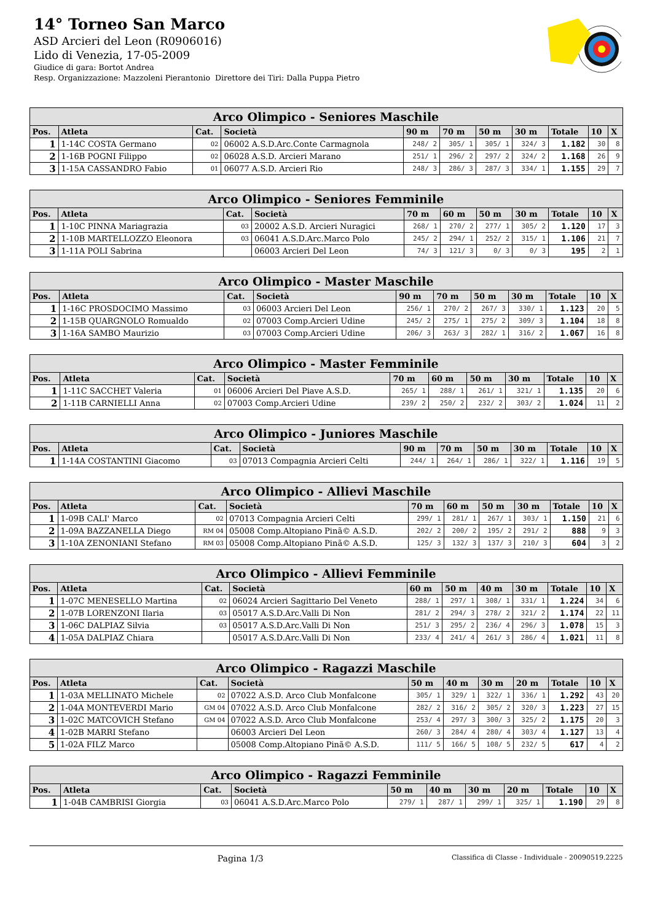14° Torneo San Marco
ASD Arcieri del Leon (R0906016)
Lido di Venezia, 17-05-2009
Giudice di gara: Bortot Andrea
Resp. Organizzazione: Mazzoleni Pierantonio Direttore dei Tiri: Dalla Puppa Pietro
| Arco Olimpico - Seniores Maschile | | | | | | | | | | |
| --- | --- | --- | --- | --- | --- | --- | --- | --- | --- | --- |
| Pos. | Atleta | Cat. | Società | 90 m | 70 m | 50 m | 30 m | Totale | 10 | X |
| 1 | 1-14C COSTA Germano | 02 | 06002 A.S.D.Arc.Conte Carmagnola | 248/ 2 | 305/ 1 | 305/ 1 | 324/ 3 | 1.182 | 30 | 8 |
| 2 | 1-16B POGNI Filippo | 02 | 06028 A.S.D. Arcieri Marano | 251/ 1 | 296/ 2 | 297/ 2 | 324/ 2 | 1.168 | 26 | 9 |
| 3 | 1-15A CASSANDRO Fabio | 01 | 06077 A.S.D. Arcieri Rio | 248/ 3 | 286/ 3 | 287/ 3 | 334/ 1 | 1.155 | 29 | 7 |
| Arco Olimpico - Seniores Femminile | | | | | | | | | | |
| --- | --- | --- | --- | --- | --- | --- | --- | --- | --- | --- |
| Pos. | Atleta | Cat. | Società | 70 m | 60 m | 50 m | 30 m | Totale | 10 | X |
| 1 | 1-10C PINNA Mariagrazia | 03 | 20002 A.S.D. Arcieri Nuragici | 268/ 1 | 270/ 2 | 277/ 1 | 305/ 2 | 1.120 | 17 | 3 |
| 2 | 1-10B MARTELLOZZO Eleonora | 03 | 06041 A.S.D.Arc.Marco Polo | 245/ 2 | 294/ 1 | 252/ 2 | 315/ 1 | 1.106 | 21 | 7 |
| 3 | 1-11A POLI Sabrina | | 06003 Arcieri Del Leon | 74/ 3 | 121/ 3 | 0/ 3 | 0/ 3 | 195 | 2 | 1 |
| Arco Olimpico - Master Maschile | | | | | | | | | | |
| --- | --- | --- | --- | --- | --- | --- | --- | --- | --- | --- |
| Pos. | Atleta | Cat. | Società | 90 m | 70 m | 50 m | 30 m | Totale | 10 | X |
| 1 | 1-16C PROSDOCIMO Massimo | 03 | 06003 Arcieri Del Leon | 256/ 1 | 270/ 2 | 267/ 3 | 330/ 1 | 1.123 | 20 | 5 |
| 2 | 1-15B QUARGNOLO Romualdo | 02 | 07003 Comp.Arcieri Udine | 245/ 2 | 275/ 1 | 275/ 2 | 309/ 3 | 1.104 | 18 | 8 |
| 3 | 1-16A SAMBO Maurizio | 03 | 07003 Comp.Arcieri Udine | 206/ 3 | 263/ 3 | 282/ 1 | 316/ 2 | 1.067 | 16 | 8 |
| Arco Olimpico - Master Femminile | | | | | | | | | | |
| --- | --- | --- | --- | --- | --- | --- | --- | --- | --- | --- |
| Pos. | Atleta | Cat. | Società | 70 m | 60 m | 50 m | 30 m | Totale | 10 | X |
| 1 | 1-11C SACCHET Valeria | 01 | 06006 Arcieri Del Piave A.S.D. | 265/ 1 | 288/ 1 | 261/ 1 | 321/ 1 | 1.135 | 20 | 6 |
| 2 | 1-11B CARNIELLI Anna | 02 | 07003 Comp.Arcieri Udine | 239/ 2 | 250/ 2 | 232/ 2 | 303/ 2 | 1.024 | 11 | 2 |
| Arco Olimpico - Juniores Maschile | | | | | | | | | | |
| --- | --- | --- | --- | --- | --- | --- | --- | --- | --- | --- |
| Pos. | Atleta | Cat. | Società | 90 m | 70 m | 50 m | 30 m | Totale | 10 | X |
| 1 | 1-14A COSTANTINI Giacomo | 03 | 07013 Compagnia Arcieri Celti | 244/ 1 | 264/ 1 | 286/ 1 | 322/ 1 | 1.116 | 19 | 5 |
| Arco Olimpico - Allievi Maschile | | | | | | | | | | |
| --- | --- | --- | --- | --- | --- | --- | --- | --- | --- | --- |
| Pos. | Atleta | Cat. | Società | 70 m | 60 m | 50 m | 30 m | Totale | 10 | X |
| 1 | 1-09B CALI' Marco | 02 | 07013 Compagnia Arcieri Celti | 299/ 1 | 281/ 1 | 267/ 1 | 303/ 1 | 1.150 | 21 | 6 |
| 2 | 1-09A BAZZANELLA Diego | RM 04 | 05008 Comp.Altopiano Pinã© A.S.D. | 202/ 2 | 200/ 2 | 195/ 2 | 291/ 2 | 888 | 9 | 3 |
| 3 | 1-10A ZENONIANI Stefano | RM 03 | 05008 Comp.Altopiano Pinã© A.S.D. | 125/ 3 | 132/ 3 | 137/ 3 | 210/ 3 | 604 | 3 | 2 |
| Arco Olimpico - Allievi Femminile | | | | | | | | | | |
| --- | --- | --- | --- | --- | --- | --- | --- | --- | --- | --- |
| Pos. | Atleta | Cat. | Società | 60 m | 50 m | 40 m | 30 m | Totale | 10 | X |
| 1 | 1-07C MENESELLO Martina | 02 | 06024 Arcieri Sagittario Del Veneto | 288/ 1 | 297/ 1 | 308/ 1 | 331/ 1 | 1.224 | 34 | 6 |
| 2 | 1-07B LORENZONI Ilaria | 03 | 05017 A.S.D.Arc.Valli Di Non | 281/ 2 | 294/ 3 | 278/ 2 | 321/ 2 | 1.174 | 22 | 11 |
| 3 | 1-06C DALPIAZ Silvia | 03 | 05017 A.S.D.Arc.Valli Di Non | 251/ 3 | 295/ 2 | 236/ 4 | 296/ 3 | 1.078 | 15 | 3 |
| 4 | 1-05A DALPIAZ Chiara | | 05017 A.S.D.Arc.Valli Di Non | 233/ 4 | 241/ 4 | 261/ 3 | 286/ 4 | 1.021 | 11 | 8 |
| Arco Olimpico - Ragazzi Maschile | | | | | | | | | | |
| --- | --- | --- | --- | --- | --- | --- | --- | --- | --- | --- |
| Pos. | Atleta | Cat. | Società | 50 m | 40 m | 30 m | 20 m | Totale | 10 | X |
| 1 | 1-03A MELLINATO Michele | 02 | 07022 A.S.D. Arco Club Monfalcone | 305/ 1 | 329/ 1 | 322/ 1 | 336/ 1 | 1.292 | 43 | 20 |
| 2 | 1-04A MONTEVERDI Mario | GM 04 | 07022 A.S.D. Arco Club Monfalcone | 282/ 2 | 316/ 2 | 305/ 2 | 320/ 3 | 1.223 | 27 | 15 |
| 3 | 1-02C MATCOVICH Stefano | GM 04 | 07022 A.S.D. Arco Club Monfalcone | 253/ 4 | 297/ 3 | 300/ 3 | 325/ 2 | 1.175 | 20 | 3 |
| 4 | 1-02B MARRI Stefano | | 06003 Arcieri Del Leon | 260/ 3 | 284/ 4 | 280/ 4 | 303/ 4 | 1.127 | 13 | 4 |
| 5 | 1-02A FILZ Marco | | 05008 Comp.Altopiano Pinã© A.S.D. | 111/ 5 | 166/ 5 | 108/ 5 | 232/ 5 | 617 | 4 | 2 |
| Arco Olimpico - Ragazzi Femminile | | | | | | | | | | |
| --- | --- | --- | --- | --- | --- | --- | --- | --- | --- | --- |
| Pos. | Atleta | Cat. | Società | 50 m | 40 m | 30 m | 20 m | Totale | 10 | X |
| 1 | 1-04B CAMBRISI Giorgia | 03 | 06041 A.S.D.Arc.Marco Polo | 279/ 1 | 287/ 1 | 299/ 1 | 325/ 1 | 1.190 | 29 | 8 |
Pagina 1/3 Classifica di Classe - Individuale - 20090519.2225